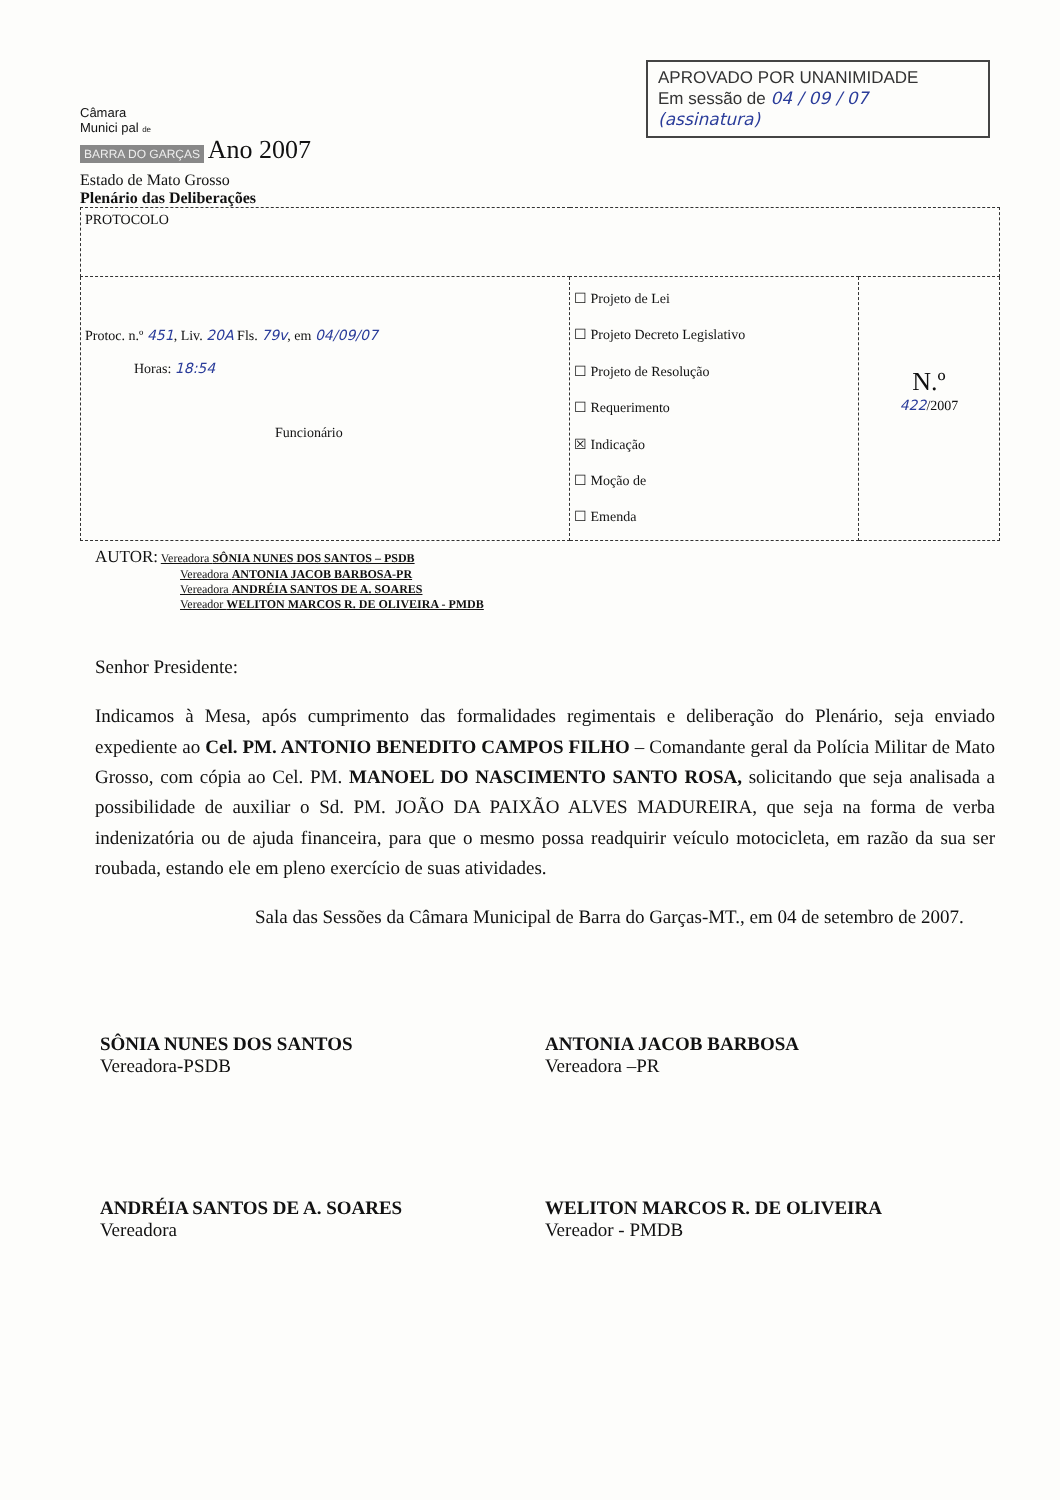Câmara
Munici pal de
BARRA DO GARÇAS Ano 2007
Estado de Mato Grosso
Plenário das Deliberações
APROVADO POR UNANIMIDADE
Em sessão de 04 / 09 / 07
(assinatura)
| PROTOCOLO | | |
| Protoc. n.º 451 , Liv. 20A Fls. 79v , em 04/09/07 Horas: 18:54 Funcionário | ☐ Projeto de Lei ☐ Projeto Decreto Legislativo ☐ Projeto de Resolução ☐ Requerimento ☒ Indicação ☐ Moção de ☐ Emenda | N.º 422 /2007 |
AUTOR: Vereadora SÔNIA NUNES DOS SANTOS – PSDB
Vereadora ANTONIA JACOB BARBOSA-PR
Vereadora ANDRÉIA SANTOS DE A. SOARES
Vereador WELITON MARCOS R. DE OLIVEIRA - PMDB
Senhor Presidente:
Indicamos à Mesa, após cumprimento das formalidades regimentais e deliberação do Plenário, seja enviado expediente ao Cel. PM. ANTONIO BENEDITO CAMPOS FILHO – Comandante geral da Polícia Militar de Mato Grosso, com cópia ao Cel. PM. MANOEL DO NASCIMENTO SANTO ROSA, solicitando que seja analisada a possibilidade de auxiliar o Sd. PM. JOÃO DA PAIXÃO ALVES MADUREIRA, que seja na forma de verba indenizatória ou de ajuda financeira, para que o mesmo possa readquirir veículo motocicleta, em razão da sua ser roubada, estando ele em pleno exercício de suas atividades.
Sala das Sessões da Câmara Municipal de Barra do Garças-MT., em 04 de setembro de 2007.
SÔNIA NUNES DOS SANTOS
Vereadora-PSDB
ANTONIA JACOB BARBOSA
Vereadora –PR
ANDRÉIA SANTOS DE A. SOARES
Vereadora
WELITON MARCOS R. DE OLIVEIRA
Vereador - PMDB